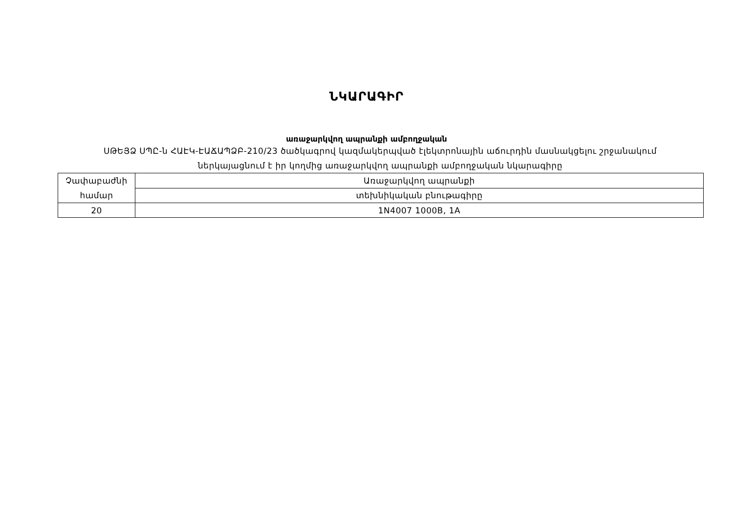ՆԿԱՐԱԳԻՐ
առաջարկվող ապրանքի ամբողջական
ՍԹԵՅՁ ՍՊԸ-ն ՀԱԷԿ-ԷԱՃԱՊՁԲ-210/23 ծածկագրով կազմակերպված էլեկտրոնային աճուրդին մասնակցելու շրջանակում
ներկայացնում է իր կողմից առաջարկվող ապրանքի ամբողջական նկարագիրը
| Չափաբաժնի համար | Առաջարկվող ապրանքի |
| | տեխնիկական բնութագիրը |
| 20 | 1N4007 1000B, 1A |